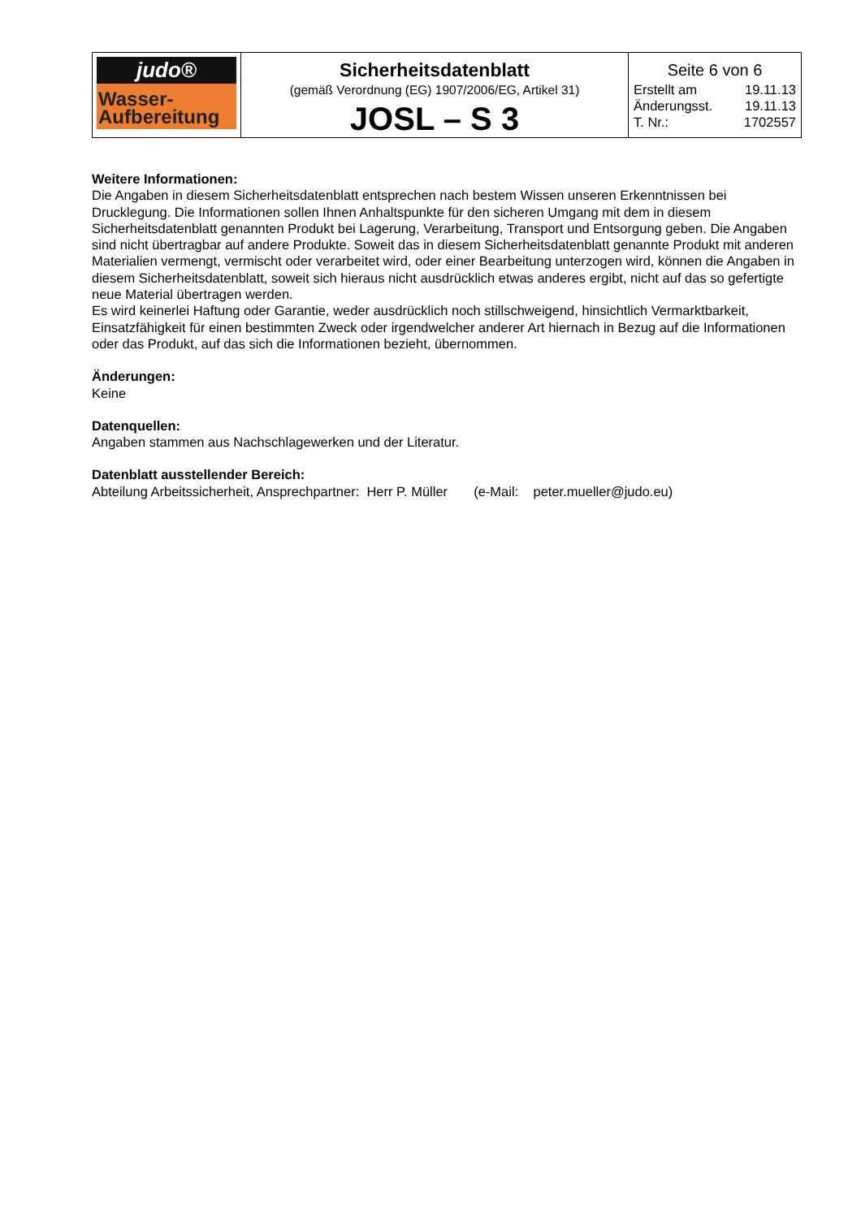| judo® Wasser- Aufbereitung | Sicherheitsdatenblatt (gemäß Verordnung (EG) 1907/2006/EG, Artikel 31) JOSL – S 3 | Seite 6 von 6 Erstellt am 19.11.13 Änderungsst. 19.11.13 T. Nr.: 1702557 |
Weitere Informationen:
Die Angaben in diesem Sicherheitsdatenblatt entsprechen nach bestem Wissen unseren Erkenntnissen bei Drucklegung. Die Informationen sollen Ihnen Anhaltspunkte für den sicheren Umgang mit dem in diesem Sicherheitsdatenblatt genannten Produkt bei Lagerung, Verarbeitung, Transport und Entsorgung geben. Die Angaben sind nicht übertragbar auf andere Produkte. Soweit das in diesem Sicherheitsdatenblatt genannte Produkt mit anderen Materialien vermengt, vermischt oder verarbeitet wird, oder einer Bearbeitung unterzogen wird, können die Angaben in diesem Sicherheitsdatenblatt, soweit sich hieraus nicht ausdrücklich etwas anderes ergibt, nicht auf das so gefertigte neue Material übertragen werden.
Es wird keinerlei Haftung oder Garantie, weder ausdrücklich noch stillschweigend, hinsichtlich Vermarktbarkeit, Einsatzfähigkeit für einen bestimmten Zweck oder irgendwelcher anderer Art hiernach in Bezug auf die Informationen oder das Produkt, auf das sich die Informationen bezieht, übernommen.
Änderungen:
Keine
Datenquellen:
Angaben stammen aus Nachschlagewerken und der Literatur.
Datenblatt ausstellender Bereich:
Abteilung Arbeitssicherheit, Ansprechpartner: Herr P. Müller (e-Mail: peter.mueller@judo.eu)